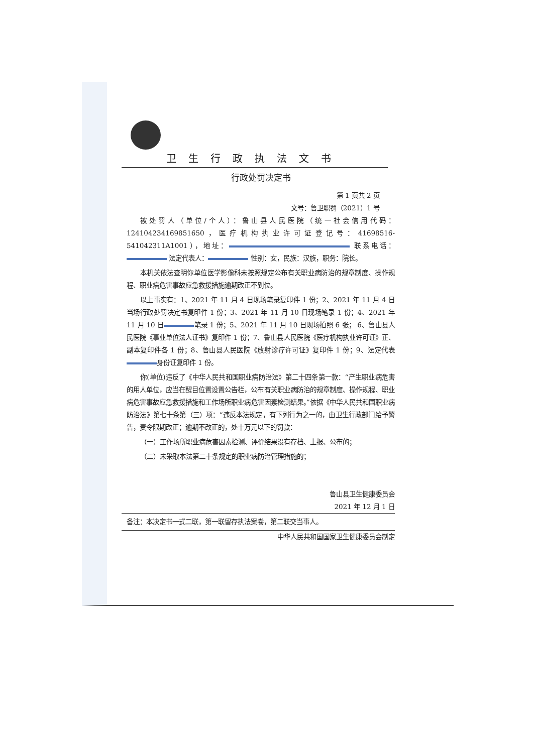卫生行政执法文书
行政处罚决定书
第 1 页共 2 页
文号：鲁卫职罚（2021）1 号
被处罚人（单位/个人）：鲁山县人民医院（统一社会信用代码：124104234169851650，医疗机构执业许可证登记号：41698516-541042311A1001），地址： 联系电话： 法定代表人： 性别：女，民族：汉族，职务：院长。
本机关依法查明你单位医学影像科未按照规定公布有关职业病防治的规章制度、操作规程、职业病危害事故应急救援措施逾期改正不到位。
以上事实有：1、2021 年 11 月 4 日现场笔录复印件 1 份；2、2021 年 11 月 4 日当场行政处罚决定书复印件 1 份；3、2021 年 11 月 10 日现场笔录 1 份；4、2021 年 11 月 10 日 笔录 1 份；5、2021 年 11 月 10 日现场拍照 6 张； 6、鲁山县人民医院《事业单位法人证书》复印件 1 份；7、鲁山县人民医院《医疗机构执业许可证》正、副本复印件各 1 份；8、鲁山县人民医院《放射诊疗许可证》复印件 1 份；9、法定代表 身份证复印件 1 份。
你(单位)违反了《中华人民共和国职业病防治法》第二十四条第一款：“产生职业病危害的用人单位，应当在醒目位置设置公告栏，公布有关职业病防治的规章制度、操作规程、职业病危害事故应急救援措施和工作场所职业病危害因素检测结果。”依据《中华人民共和国职业病防治法》第七十条第（三）项：“违反本法规定，有下列行为之一的，由卫生行政部门给予警告，责令限期改正；逾期不改正的，处十万元以下的罚款：
（一）工作场所职业病危害因素检测、评价结果没有存档、上报、公布的；
（二）未采取本法第二十条规定的职业病防治管理措施的；
鲁山县卫生健康委员会
2021 年 12 月 1 日
备注：本决定书一式二联，第一联留存执法案卷，第二联交当事人。
中华人民共和国国家卫生健康委员会制定